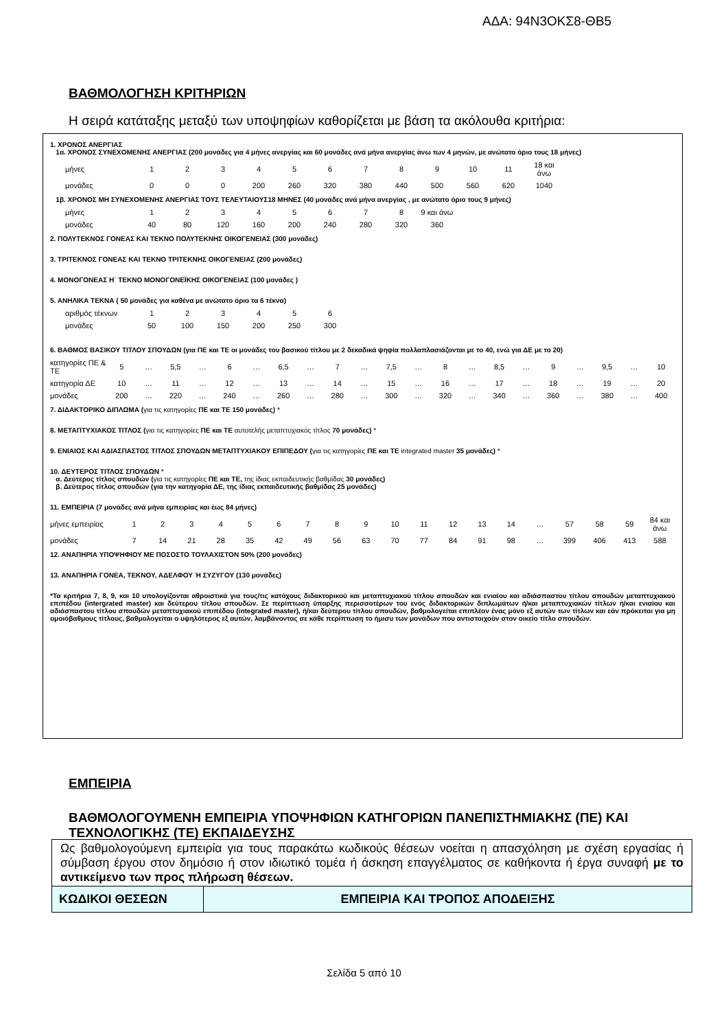ΑΔΑ: 94Ν3ΟΚΣ8-ΘΒ5
ΒΑΘΜΟΛΟΓΗΣΗ ΚΡΙΤΗΡΙΩΝ
Η σειρά κατάταξης μεταξύ των υποψηφίων καθορίζεται με βάση τα ακόλουθα κριτήρια:
1. ΧΡΟΝΟΣ ΑΝΕΡΓΙΑΣ
1α. ΧΡΟΝΟΣ ΣΥΝΕΧΟΜΕΝΗΣ ΑΝΕΡΓΙΑΣ (200 μονάδες για 4 μήνες ανεργίας και 60 μονάδες ανά μήνα ανεργίας άνω των 4 μηνών, με ανώτατο όριο τους 18 μήνες)
| μήνες | 1 | 2 | 3 | 4 | 5 | 6 | 7 | 8 | 9 | 10 | 11 | 18 και άνω |
| μονάδες | 0 | 0 | 0 | 200 | 260 | 320 | 380 | 440 | 500 | 560 | 620 | 1040 |
1β. ΧΡΟΝΟΣ ΜΗ ΣΥΝΕΧΟΜΕΝΗΣ ΑΝΕΡΓΙΑΣ ΤΟΥΣ ΤΕΛΕΥΤΑΙΟΥΣ18 ΜΗΝΕΣ (40 μονάδες ανά μήνα ανεργίας , με ανώτατο όριο τους 9 μήνες)
| μήνες | 1 | 2 | 3 | 4 | 5 | 6 | 7 | 8 | 9 και άνω |
| μονάδες | 40 | 80 | 120 | 160 | 200 | 240 | 280 | 320 | 360 |
2. ΠΟΛΥΤΕΚΝΟΣ ΓΟΝΕΑΣ ΚΑΙ ΤΕΚΝΟ ΠΟΛΥΤΕΚΝΗΣ ΟΙΚΟΓΕΝΕΙΑΣ (300 μονάδες)
3. ΤΡΙΤΕΚΝΟΣ ΓΟΝΕΑΣ ΚΑΙ ΤΕΚΝΟ ΤΡΙΤΕΚΝΗΣ ΟΙΚΟΓΕΝΕΙΑΣ (200 μονάδες)
4. ΜΟΝΟΓΟΝΕΑΣ Η΄ ΤΕΚΝΟ ΜΟΝΟΓΟΝΕΪΚΗΣ ΟΙΚΟΓΕΝΕΙΑΣ (100 μονάδες )
5. ΑΝΗΛΙΚΑ ΤΕΚΝΑ ( 50 μονάδες για καθένα με ανώτατο όριο τα 6 τέκνα)
| αριθμός τέκνων | 1 | 2 | 3 | 4 | 5 | 6 |
| μονάδες | 50 | 100 | 150 | 200 | 250 | 300 |
6. ΒΑΘΜΟΣ ΒΑΣΙΚΟΥ ΤΙΤΛΟΥ ΣΠΟΥΔΩΝ (για ΠΕ και ΤΕ οι μονάδες του βασικού τίτλου με 2 δεκαδικά ψηφία πολλαπλασιάζονται με το 40, ενώ για ΔΕ με το 20)
| κατηγορίες ΠΕ & ΤΕ | 5 | … | 5,5 | … | 6 | … | 6,5 | … | 7 | … | 7,5 | … | 8 | … | 8,5 | … | 9 | … | 9,5 | … | 10 |
| κατηγορία ΔΕ | 10 | … | 11 | … | 12 | … | 13 | … | 14 | … | 15 | … | 16 | … | 17 | … | 18 | … | 19 | … | 20 |
| μονάδες | 200 | … | 220 | … | 240 | … | 260 | … | 280 | … | 300 | … | 320 | … | 340 | … | 360 | … | 380 | … | 400 |
7. ΔΙΔΑΚΤΟΡΙΚΟ ΔΙΠΛΩΜΑ (για τις κατηγορίες ΠΕ και ΤΕ 150 μονάδες) *
8. ΜΕΤΑΠΤΥΧΙΑΚΟΣ ΤΙΤΛΟΣ (για τις κατηγορίες ΠΕ και ΤΕ αυτοτελής μεταπτυχιακός τίτλος 70 μονάδες) *
9. ΕΝΙΑΙΟΣ ΚΑΙ ΑΔΙΑΣΠΑΣΤΟΣ ΤΙΤΛΟΣ ΣΠΟΥΔΩΝ ΜΕΤΑΠΤΥΧΙΑΚΟΥ ΕΠΙΠΕΔΟΥ (για τις κατηγορίες ΠΕ και ΤΕ integrated master 35 μονάδες) *
10. ΔΕΥΤΕΡΟΣ ΤΙΤΛΟΣ ΣΠΟΥΔΩΝ *
α. Δεύτερος τίτλος σπουδών (για τις κατηγορίες ΠΕ και ΤΕ, της ίδιας εκπαιδευτικής βαθμίδας 30 μονάδες)
β. Δεύτερος τίτλος σπουδών (για την κατηγορία ΔΕ, της ίδιας εκπαιδευτικής βαθμίδας 25 μονάδες)
11. ΕΜΠΕΙΡΙΑ (7 μονάδες ανά μήνα εμπειρίας και έως 84 μήνες)
| μήνες εμπειρίας | 1 | 2 | 3 | 4 | 5 | 6 | 7 | 8 | 9 | 10 | 11 | 12 | 13 | 14 | … | 57 | 58 | 59 | 84 και άνω |
| μονάδες | 7 | 14 | 21 | 28 | 35 | 42 | 49 | 56 | 63 | 70 | 77 | 84 | 91 | 98 | … | 399 | 406 | 413 | 588 |
12. ΑΝΑΠΗΡΙΑ ΥΠΟΨΗΦΙΟΥ ΜΕ ΠΟΣΟΣΤΟ ΤΟΥΛΑΧΙΣΤΟΝ 50% (200 μονάδες)
13. ΑΝΑΠΗΡΙΑ ΓΟΝΕΑ, ΤΕΚΝΟΥ, ΑΔΕΛΦΟΥ Ή ΣΥΖΥΓΟΥ (130 μονάδες)
*Τα κριτήρια 7, 8, 9, και 10 υπολογίζονται αθροιστικά για τους/τις κατόχους διδακτορικού και μεταπτυχιακού τίτλου σπουδών και ενιαίου και αδιάσπαστου τίτλου σπουδών μεταπτυχιακού επιπέδου (intergrated master) και δεύτερου τίτλου σπουδών. Σε περίπτωση ύπαρξης περισσοτέρων του ενός διδακτορικών διπλωμάτων ή/και μεταπτυχιακών τίτλων ή/και ενιαίου και αδιάσπαστου τίτλου σπουδών μεταπτυχιακού επιπέδου (integrated master), ή/και δεύτερου τίτλου σπουδών, βαθμολογείται επιπλέον ένας μόνο εξ αυτών των τίτλων και εάν πρόκειται για μη ομοιόβαθμους τίτλους, βαθμολογείται ο υψηλότερος εξ αυτών, λαμβάνοντας σε κάθε περίπτωση το ήμισυ των μονάδων που αντιστοιχούν στον οικείο τίτλο σπουδών.
ΕΜΠΕΙΡΙΑ
ΒΑΘΜΟΛΟΓΟΥΜΕΝΗ ΕΜΠΕΙΡΙΑ ΥΠΟΨΗΦΙΩΝ ΚΑΤΗΓΟΡΙΩΝ ΠΑΝΕΠΙΣΤΗΜΙΑΚΗΣ (ΠΕ) ΚΑΙ ΤΕΧΝΟΛΟΓΙΚΗΣ (ΤΕ) ΕΚΠΑΙΔΕΥΣΗΣ
Ως βαθμολογούμενη εμπειρία για τους παρακάτω κωδικούς θέσεων νοείται η απασχόληση με σχέση εργασίας ή σύμβαση έργου στον δημόσιο ή στον ιδιωτικό τομέα ή άσκηση επαγγέλματος σε καθήκοντα ή έργα συναφή με το αντικείμενο των προς πλήρωση θέσεων.
| ΚΩΔΙΚΟΙ ΘΕΣΕΩΝ | ΕΜΠΕΙΡΙΑ ΚΑΙ ΤΡΟΠΟΣ ΑΠΟΔΕΙΞΗΣ |
| --- | --- |
Σελίδα 5 από 10